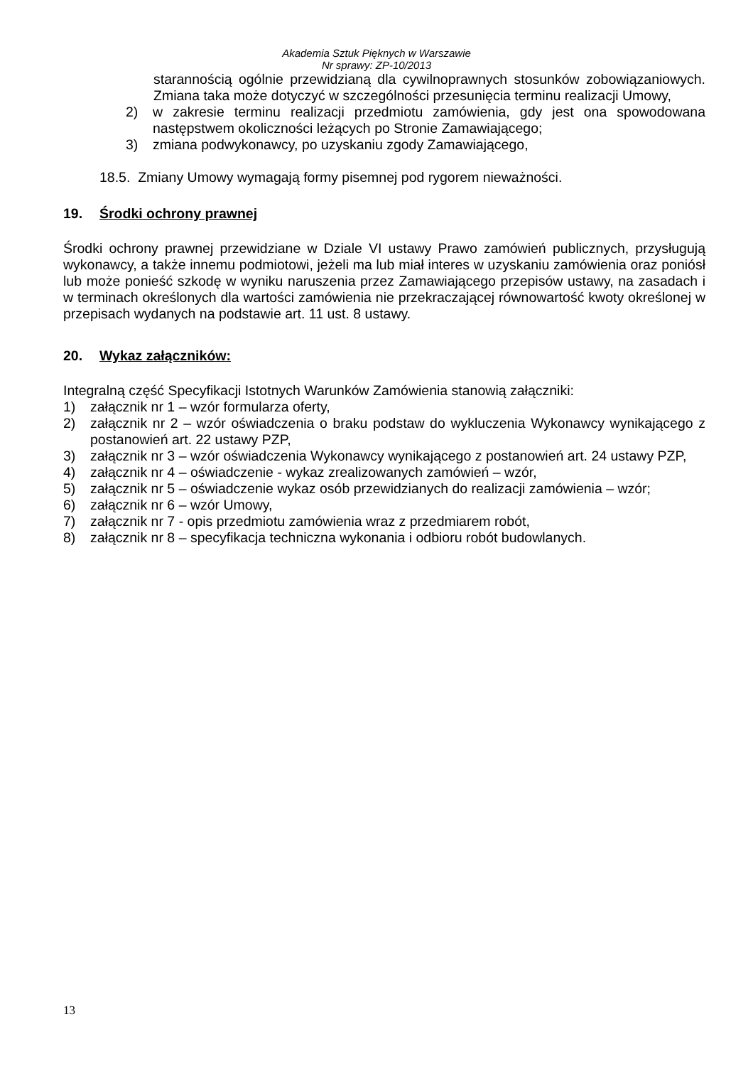Akademia Sztuk Pięknych w Warszawie
Nr sprawy: ZP-10/2013
starannością ogólnie przewidzianą dla cywilnoprawnych stosunków zobowiązaniowych. Zmiana taka może dotyczyć w szczególności przesunięcia terminu realizacji Umowy,
2) w zakresie terminu realizacji przedmiotu zamówienia, gdy jest ona spowodowana następstwem okoliczności leżących po Stronie Zamawiającego;
3) zmiana podwykonawcy, po uzyskaniu zgody Zamawiającego,
18.5. Zmiany Umowy wymagają formy pisemnej pod rygorem nieważności.
19. Środki ochrony prawnej
Środki ochrony prawnej przewidziane w Dziale VI ustawy Prawo zamówień publicznych, przysługują wykonawcy, a także innemu podmiotowi, jeżeli ma lub miał interes w uzyskaniu zamówienia oraz poniósł lub może ponieść szkodę w wyniku naruszenia przez Zamawiającego przepisów ustawy, na zasadach i w terminach określonych dla wartości zamówienia nie przekraczającej równowartość kwoty określonej w przepisach wydanych na podstawie art. 11 ust. 8 ustawy.
20. Wykaz załączników:
Integralną część Specyfikacji Istotnych Warunków Zamówienia stanowią załączniki:
1) załącznik nr 1 – wzór formularza oferty,
2) załącznik nr 2 – wzór oświadczenia o braku podstaw do wykluczenia Wykonawcy wynikającego z postanowień art. 22 ustawy PZP,
3) załącznik nr 3 – wzór oświadczenia Wykonawcy wynikającego z postanowień art. 24 ustawy PZP,
4) załącznik nr 4 – oświadczenie - wykaz zrealizowanych zamówień – wzór,
5) załącznik nr 5 – oświadczenie wykaz osób przewidzianych do realizacji zamówienia – wzór;
6) załącznik nr 6 – wzór Umowy,
7) załącznik nr 7 - opis przedmiotu zamówienia wraz z przedmiarem robót,
8) załącznik nr 8 – specyfikacja techniczna wykonania i odbioru robót budowlanych.
13